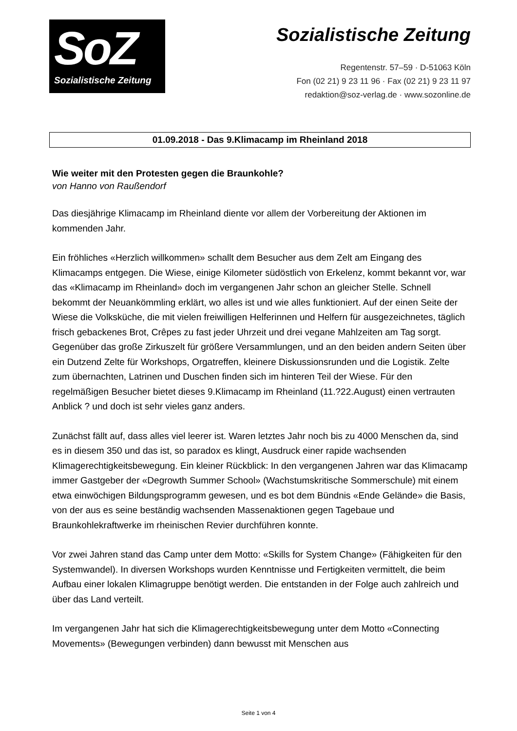SoZ
Sozialistische Zeitung
Sozialistische Zeitung
Regentenstr. 57–59 · D-51063 Köln
Fon (02 21) 9 23 11 96 · Fax (02 21) 9 23 11 97
redaktion@soz-verlag.de · www.sozonline.de
01.09.2018 - Das 9.Klimacamp im Rheinland 2018
Wie weiter mit den Protesten gegen die Braunkohle?
von Hanno von Raußendorf
Das diesjährige Klimacamp im Rheinland diente vor allem der Vorbereitung der Aktionen im kommenden Jahr.
Ein fröhliches «Herzlich willkommen» schallt dem Besucher aus dem Zelt am Eingang des Klimacamps entgegen. Die Wiese, einige Kilometer südöstlich von Erkelenz, kommt bekannt vor, war das «Klimacamp im Rheinland» doch im vergangenen Jahr schon an gleicher Stelle. Schnell bekommt der Neuankömmling erklärt, wo alles ist und wie alles funktioniert. Auf der einen Seite der Wiese die Volksküche, die mit vielen freiwilligen Helferinnen und Helfern für ausgezeichnetes, täglich frisch gebackenes Brot, Crêpes zu fast jeder Uhrzeit und drei vegane Mahlzeiten am Tag sorgt. Gegenüber das große Zirkuszelt für größere Versammlungen, und an den beiden andern Seiten über ein Dutzend Zelte für Workshops, Orgatreffen, kleinere Diskussionsrunden und die Logistik. Zelte zum übernachten, Latrinen und Duschen finden sich im hinteren Teil der Wiese. Für den regelmäßigen Besucher bietet dieses 9.Klimacamp im Rheinland (11.?22.August) einen vertrauten Anblick ? und doch ist sehr vieles ganz anders.
Zunächst fällt auf, dass alles viel leerer ist. Waren letztes Jahr noch bis zu 4000 Menschen da, sind es in diesem 350 und das ist, so paradox es klingt, Ausdruck einer rapide wachsenden Klimagerechtigkeitsbewegung. Ein kleiner Rückblick: In den vergangenen Jahren war das Klimacamp immer Gastgeber der «Degrowth Summer School» (Wachstumskritische Sommerschule) mit einem etwa einwöchigen Bildungsprogramm gewesen, und es bot dem Bündnis «Ende Gelände» die Basis, von der aus es seine beständig wachsenden Massenaktionen gegen Tagebaue und Braunkohlekraftwerke im rheinischen Revier durchführen konnte.
Vor zwei Jahren stand das Camp unter dem Motto: «Skills for System Change» (Fähigkeiten für den Systemwandel). In diversen Workshops wurden Kenntnisse und Fertigkeiten vermittelt, die beim Aufbau einer lokalen Klimagruppe benötigt werden. Die entstanden in der Folge auch zahlreich und über das Land verteilt.
Im vergangenen Jahr hat sich die Klimagerechtigkeitsbewegung unter dem Motto «Connecting Movements» (Bewegungen verbinden) dann bewusst mit Menschen aus
Seite 1 von 4